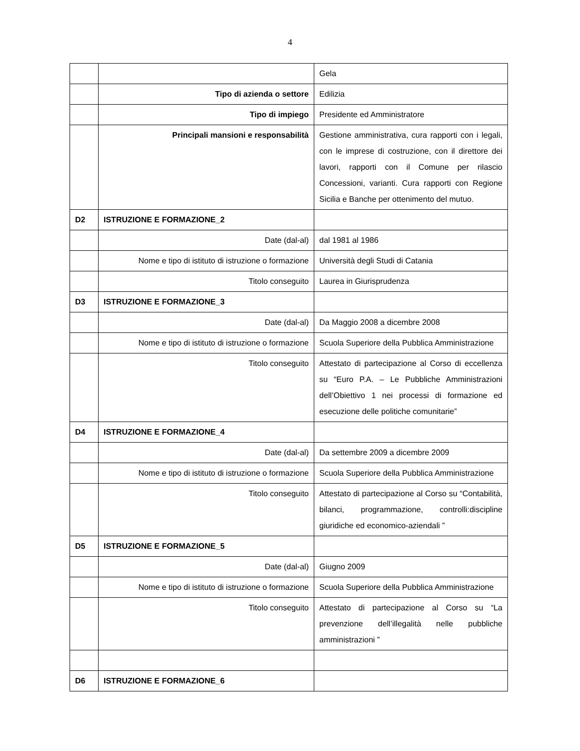4
| | | Gela |
| | Tipo di azienda o settore | Edilizia |
| | Tipo di impiego | Presidente ed Amministratore |
| | Principali mansioni e responsabilità | Gestione amministrativa, cura rapporti con i legali, con le imprese di costruzione, con il direttore dei lavori, rapporti con il Comune per rilascio Concessioni, varianti. Cura rapporti con Regione Sicilia e Banche per ottenimento del mutuo. |
| D2 | ISTRUZIONE E FORMAZIONE_2 | |
| | Date (dal-al) | dal 1981 al 1986 |
| | Nome e tipo di istituto di istruzione o formazione | Università degli Studi di Catania |
| | Titolo conseguito | Laurea in Giurisprudenza |
| D3 | ISTRUZIONE E FORMAZIONE_3 | |
| | Date (dal-al) | Da Maggio 2008 a dicembre 2008 |
| | Nome e tipo di istituto di istruzione o formazione | Scuola Superiore della Pubblica Amministrazione |
| | Titolo conseguito | Attestato di partecipazione al Corso di eccellenza su “Euro P.A. – Le Pubbliche Amministrazioni dell’Obiettivo 1 nei processi di formazione ed esecuzione delle politiche comunitarie” |
| D4 | ISTRUZIONE E FORMAZIONE_4 | |
| | Date (dal-al) | Da settembre 2009 a dicembre 2009 |
| | Nome e tipo di istituto di istruzione o formazione | Scuola Superiore della Pubblica Amministrazione |
| | Titolo conseguito | Attestato di partecipazione al Corso su “Contabilità, bilanci, programmazione, controlli:discipline giuridiche ed economico-aziendali ” |
| D5 | ISTRUZIONE E FORMAZIONE_5 | |
| | Date (dal-al) | Giugno 2009 |
| | Nome e tipo di istituto di istruzione o formazione | Scuola Superiore della Pubblica Amministrazione |
| | Titolo conseguito | Attestato di partecipazione al Corso su “La prevenzione dell’illegalità nelle pubbliche amministrazioni ” |
| D6 | ISTRUZIONE E FORMAZIONE_6 | |